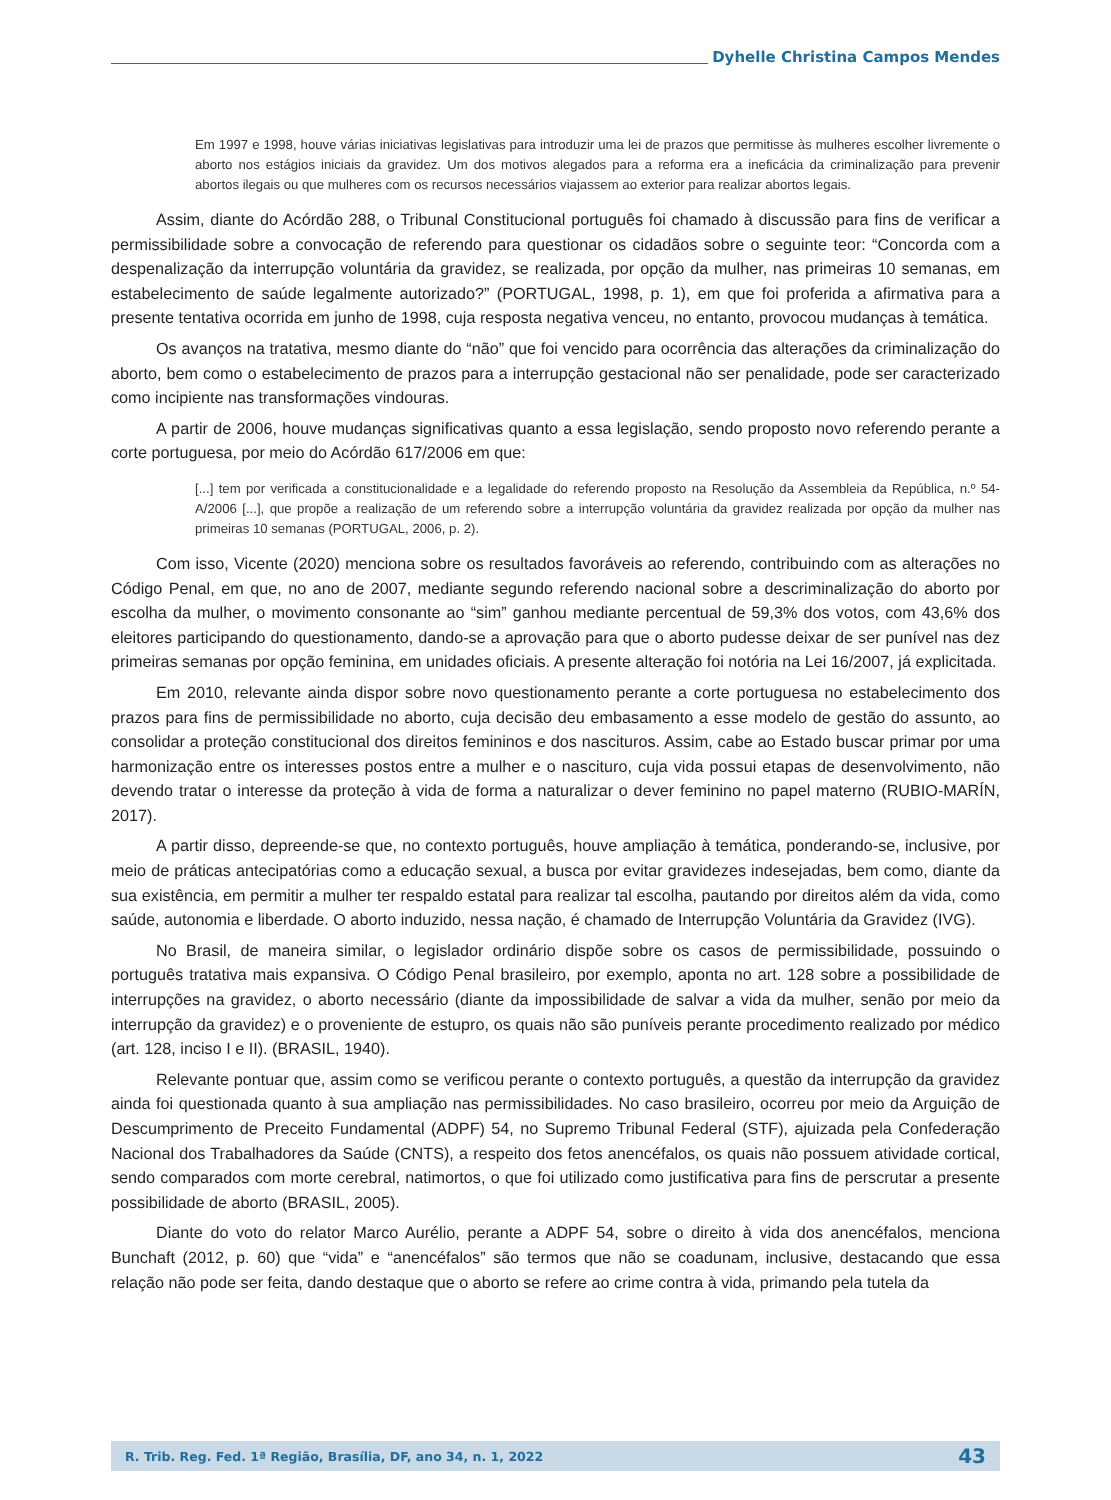Dyhelle Christina Campos Mendes
Em 1997 e 1998, houve várias iniciativas legislativas para introduzir uma lei de prazos que permitisse às mulheres escolher livremente o aborto nos estágios iniciais da gravidez. Um dos motivos alegados para a reforma era a ineficácia da criminalização para prevenir abortos ilegais ou que mulheres com os recursos necessários viajassem ao exterior para realizar abortos legais.
Assim, diante do Acórdão 288, o Tribunal Constitucional português foi chamado à discussão para fins de verificar a permissibilidade sobre a convocação de referendo para questionar os cidadãos sobre o seguinte teor: “Concorda com a despenalização da interrupção voluntária da gravidez, se realizada, por opção da mulher, nas primeiras 10 semanas, em estabelecimento de saúde legalmente autorizado?” (PORTUGAL, 1998, p. 1), em que foi proferida a afirmativa para a presente tentativa ocorrida em junho de 1998, cuja resposta negativa venceu, no entanto, provocou mudanças à temática.
Os avanços na tratativa, mesmo diante do “não” que foi vencido para ocorrência das alterações da criminalização do aborto, bem como o estabelecimento de prazos para a interrupção gestacional não ser penalidade, pode ser caracterizado como incipiente nas transformações vindouras.
A partir de 2006, houve mudanças significativas quanto a essa legislação, sendo proposto novo referendo perante a corte portuguesa, por meio do Acórdão 617/2006 em que:
[...] tem por verificada a constitucionalidade e a legalidade do referendo proposto na Resolução da Assembleia da República, n.º 54-A/2006 [...], que propõe a realização de um referendo sobre a interrupção voluntária da gravidez realizada por opção da mulher nas primeiras 10 semanas (PORTUGAL, 2006, p. 2).
Com isso, Vicente (2020) menciona sobre os resultados favoráveis ao referendo, contribuindo com as alterações no Código Penal, em que, no ano de 2007, mediante segundo referendo nacional sobre a descriminalização do aborto por escolha da mulher, o movimento consonante ao “sim” ganhou mediante percentual de 59,3% dos votos, com 43,6% dos eleitores participando do questionamento, dando-se a aprovação para que o aborto pudesse deixar de ser punível nas dez primeiras semanas por opção feminina, em unidades oficiais. A presente alteração foi notória na Lei 16/2007, já explicitada.
Em 2010, relevante ainda dispor sobre novo questionamento perante a corte portuguesa no estabelecimento dos prazos para fins de permissibilidade no aborto, cuja decisão deu embasamento a esse modelo de gestão do assunto, ao consolidar a proteção constitucional dos direitos femininos e dos nascituros. Assim, cabe ao Estado buscar primar por uma harmonização entre os interesses postos entre a mulher e o nascituro, cuja vida possui etapas de desenvolvimento, não devendo tratar o interesse da proteção à vida de forma a naturalizar o dever feminino no papel materno (RUBIO-MARÍN, 2017).
A partir disso, depreende-se que, no contexto português, houve ampliação à temática, ponderando-se, inclusive, por meio de práticas antecipatórias como a educação sexual, a busca por evitar gravidezes indesejadas, bem como, diante da sua existência, em permitir a mulher ter respaldo estatal para realizar tal escolha, pautando por direitos além da vida, como saúde, autonomia e liberdade. O aborto induzido, nessa nação, é chamado de Interrupção Voluntária da Gravidez (IVG).
No Brasil, de maneira similar, o legislador ordinário dispõe sobre os casos de permissibilidade, possuindo o português tratativa mais expansiva. O Código Penal brasileiro, por exemplo, aponta no art. 128 sobre a possibilidade de interrupções na gravidez, o aborto necessário (diante da impossibilidade de salvar a vida da mulher, senão por meio da interrupção da gravidez) e o proveniente de estupro, os quais não são puníveis perante procedimento realizado por médico (art. 128, inciso I e II). (BRASIL, 1940).
Relevante pontuar que, assim como se verificou perante o contexto português, a questão da interrupção da gravidez ainda foi questionada quanto à sua ampliação nas permissibilidades. No caso brasileiro, ocorreu por meio da Arguição de Descumprimento de Preceito Fundamental (ADPF) 54, no Supremo Tribunal Federal (STF), ajuizada pela Confederação Nacional dos Trabalhadores da Saúde (CNTS), a respeito dos fetos anencéfalos, os quais não possuem atividade cortical, sendo comparados com morte cerebral, natimortos, o que foi utilizado como justificativa para fins de perscrutar a presente possibilidade de aborto (BRASIL, 2005).
Diante do voto do relator Marco Aurélio, perante a ADPF 54, sobre o direito à vida dos anencéfalos, menciona Bunchaft (2012, p. 60) que “vida” e “anencéfalos” são termos que não se coadunam, inclusive, destacando que essa relação não pode ser feita, dando destaque que o aborto se refere ao crime contra à vida, primando pela tutela da
R. Trib. Reg. Fed. 1ª Região, Brasília, DF, ano 34, n. 1, 2022 43